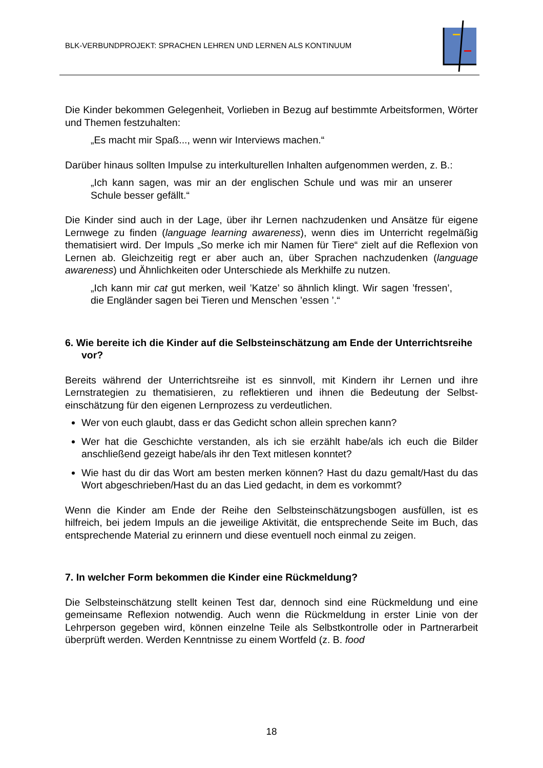BLK-VERBUNDPROJEKT: SPRACHEN LEHREN UND LERNEN ALS KONTINUUM
Die Kinder bekommen Gelegenheit, Vorlieben in Bezug auf bestimmte Arbeitsfor­men, Wörter und Themen festzuhalten:
„Es macht mir Spaß..., wenn wir Interviews machen.“
Darüber hinaus sollten Impulse zu interkulturellen Inhalten aufgenommen werden, z. B.:
„Ich kann sagen, was mir an der englischen Schule und was mir an unse­rer Schule besser gefällt.“
Die Kinder sind auch in der Lage, über ihr Lernen nachzudenken und Ansätze für eigene Lernwege zu finden (language learning awareness), wenn dies im Unterricht regelmäßig thematisiert wird. Der Impuls „So merke ich mir Namen für Tiere“ zielt auf die Reflexion von Lernen ab. Gleichzeitig regt er aber auch an, über Sprachen nach­zudenken (language awareness) und Ähnlichkeiten oder Unterschiede als Merkhilfe zu nutzen.
„Ich kann mir cat gut merken, weil ’Katze’ so ähnlich klingt. Wir sagen ’fressen’, die Engländer sagen bei Tieren und Menschen ’essen ’.“
6. Wie bereite ich die Kinder auf die Selbsteinschätzung am Ende der Unter­richtsreihe vor?
Bereits während der Unterrichtsreihe ist es sinnvoll, mit Kindern ihr Lernen und ihre Lernstrategien zu thematisieren, zu reflektieren und ihnen die Bedeutung der Selbst­einschätzung für den eigenen Lernprozess zu verdeutlichen.
Wer von euch glaubt, dass er das Gedicht schon allein sprechen kann?
Wer hat die Geschichte verstanden, als ich sie erzählt habe/als ich euch die Bil­der anschließend gezeigt habe/als ihr den Text mitlesen konntet?
Wie hast du dir das Wort am besten merken können? Hast du dazu gemalt/Hast du das Wort abgeschrieben/Hast du an das Lied gedacht, in dem es vorkommt?
Wenn die Kinder am Ende der Reihe den Selbsteinschätzungsbogen ausfüllen, ist es hilfreich, bei jedem Impuls an die jeweilige Aktivität, die entsprechende Seite im Buch, das entsprechende Material zu erinnern und diese eventuell noch einmal zu zeigen.
7. In welcher Form bekommen die Kinder eine Rückmeldung?
Die Selbsteinschätzung stellt keinen Test dar, dennoch sind eine Rückmeldung und eine gemeinsame Reflexion notwendig. Auch wenn die Rückmeldung in erster Linie von der Lehrperson gegeben wird, können einzelne Teile als Selbstkontrolle oder in Partnerarbeit überprüft werden. Werden Kenntnisse zu einem Wortfeld (z. B. food
18